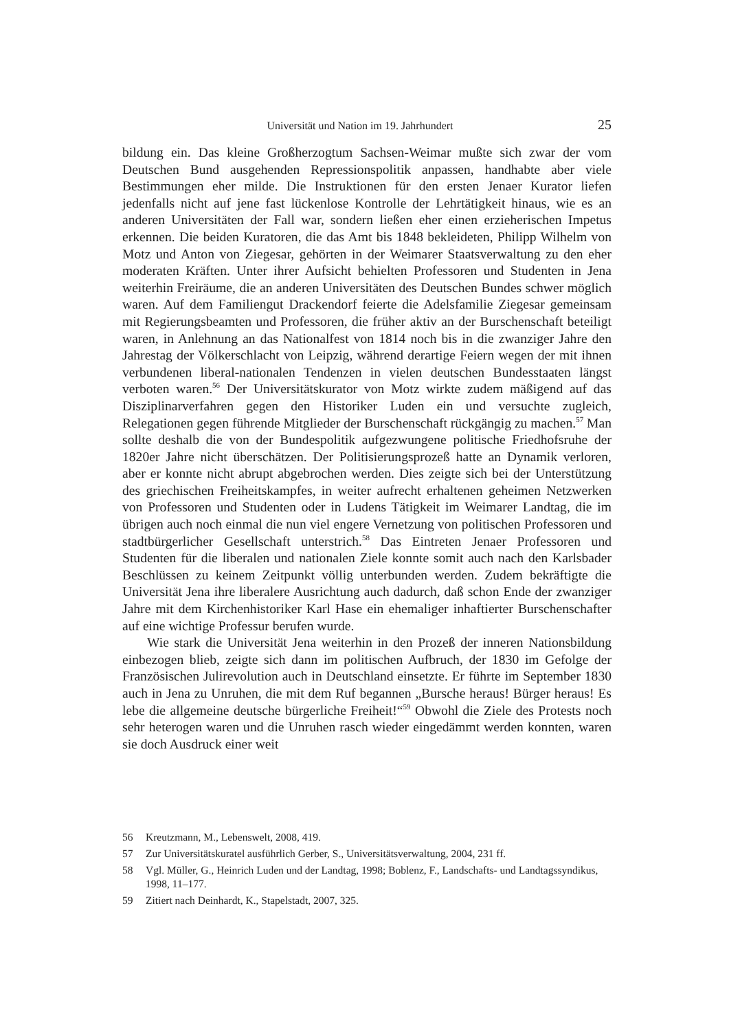Universität und Nation im 19. Jahrhundert 25
bildung ein. Das kleine Großherzogtum Sachsen-Weimar mußte sich zwar der vom Deutschen Bund ausgehenden Repressionspolitik anpassen, handhabte aber viele Bestimmungen eher milde. Die Instruktionen für den ersten Jenaer Kurator liefen jedenfalls nicht auf jene fast lückenlose Kontrolle der Lehrtätigkeit hinaus, wie es an anderen Universitäten der Fall war, sondern ließen eher einen erzieherischen Impetus erkennen. Die beiden Kuratoren, die das Amt bis 1848 bekleideten, Philipp Wilhelm von Motz und Anton von Ziegesar, gehörten in der Weimarer Staatsverwaltung zu den eher moderaten Kräften. Unter ihrer Aufsicht behielten Professoren und Studenten in Jena weiterhin Freiräume, die an anderen Universitäten des Deutschen Bundes schwer möglich waren. Auf dem Familiengut Drackendorf feierte die Adelsfamilie Ziegesar gemeinsam mit Regierungsbeamten und Professoren, die früher aktiv an der Burschenschaft beteiligt waren, in Anlehnung an das Nationalfest von 1814 noch bis in die zwanziger Jahre den Jahrestag der Völkerschlacht von Leipzig, während derartige Feiern wegen der mit ihnen verbundenen liberal-nationalen Tendenzen in vielen deutschen Bundesstaaten längst verboten waren.<sup>56</sup> Der Universitätskurator von Motz wirkte zudem mäßigend auf das Disziplinarverfahren gegen den Historiker Luden ein und versuchte zugleich, Relegationen gegen führende Mitglieder der Burschenschaft rückgängig zu machen.<sup>57</sup> Man sollte deshalb die von der Bundespolitik aufgezwungene politische Friedhofsruhe der 1820er Jahre nicht überschätzen. Der Politisierungsprozeß hatte an Dynamik verloren, aber er konnte nicht abrupt abgebrochen werden. Dies zeigte sich bei der Unterstützung des griechischen Freiheitskampfes, in weiter aufrecht erhaltenen geheimen Netzwerken von Professoren und Studenten oder in Ludens Tätigkeit im Weimarer Landtag, die im übrigen auch noch einmal die nun viel engere Vernetzung von politischen Professoren und stadtbürgerlicher Gesellschaft unterstrich.<sup>58</sup> Das Eintreten Jenaer Professoren und Studenten für die liberalen und nationalen Ziele konnte somit auch nach den Karlsbader Beschlüssen zu keinem Zeitpunkt völlig unterbunden werden. Zudem bekräftigte die Universität Jena ihre liberalere Ausrichtung auch dadurch, daß schon Ende der zwanziger Jahre mit dem Kirchenhistoriker Karl Hase ein ehemaliger inhaftierter Burschenschafter auf eine wichtige Professur berufen wurde.
Wie stark die Universität Jena weiterhin in den Prozeß der inneren Nationsbildung einbezogen blieb, zeigte sich dann im politischen Aufbruch, der 1830 im Gefolge der Französischen Julirevolution auch in Deutschland einsetzte. Er führte im September 1830 auch in Jena zu Unruhen, die mit dem Ruf begannen „Bursche heraus! Bürger heraus! Es lebe die allgemeine deutsche bürgerliche Freiheit!“<sup>59</sup> Obwohl die Ziele des Protests noch sehr heterogen waren und die Unruhen rasch wieder eingedämmt werden konnten, waren sie doch Ausdruck einer weit
56 Kreutzmann, M., Lebenswelt, 2008, 419.
57 Zur Universitätskuratel ausführlich Gerber, S., Universitätsverwaltung, 2004, 231 ff.
58 Vgl. Müller, G., Heinrich Luden und der Landtag, 1998; Boblenz, F., Landschafts- und Landtagssyndikus, 1998, 11–177.
59 Zitiert nach Deinhardt, K., Stapelstadt, 2007, 325.